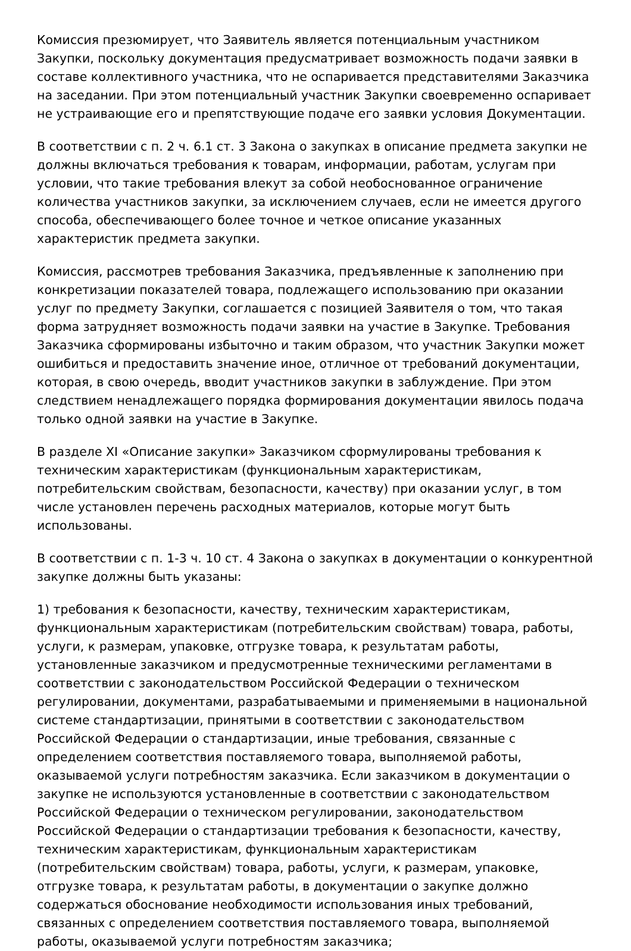Комиссия презюмирует, что Заявитель является потенциальным участником Закупки, поскольку документация предусматривает возможность подачи заявки в составе коллективного участника, что не оспаривается представителями Заказчика на заседании. При этом потенциальный участник Закупки своевременно оспаривает не устраивающие его и препятствующие подаче его заявки условия Документации.
В соответствии с п. 2 ч. 6.1 ст. 3 Закона о закупках в описание предмета закупки не должны включаться требования к товарам, информации, работам, услугам при условии, что такие требования влекут за собой необоснованное ограничение количества участников закупки, за исключением случаев, если не имеется другого способа, обеспечивающего более точное и четкое описание указанных характеристик предмета закупки.
Комиссия, рассмотрев требования Заказчика, предъявленные к заполнению при конкретизации показателей товара, подлежащего использованию при оказании услуг по предмету Закупки, соглашается с позицией Заявителя о том, что такая форма затрудняет возможность подачи заявки на участие в Закупке. Требования Заказчика сформированы избыточно и таким образом, что участник Закупки может ошибиться и предоставить значение иное, отличное от требований документации, которая, в свою очередь, вводит участников закупки в заблуждение. При этом следствием ненадлежащего порядка формирования документации явилось подача только одной заявки на участие в Закупке.
В разделе XI «Описание закупки» Заказчиком сформулированы требования к техническим характеристикам (функциональным характеристикам, потребительским свойствам, безопасности, качеству) при оказании услуг, в том числе установлен перечень расходных материалов, которые могут быть использованы.
В соответствии с п. 1-3 ч. 10 ст. 4 Закона о закупках в документации о конкурентной закупке должны быть указаны:
1) требования к безопасности, качеству, техническим характеристикам, функциональным характеристикам (потребительским свойствам) товара, работы, услуги, к размерам, упаковке, отгрузке товара, к результатам работы, установленные заказчиком и предусмотренные техническими регламентами в соответствии с законодательством Российской Федерации о техническом регулировании, документами, разрабатываемыми и применяемыми в национальной системе стандартизации, принятыми в соответствии с законодательством Российской Федерации о стандартизации, иные требования, связанные с определением соответствия поставляемого товара, выполняемой работы, оказываемой услуги потребностям заказчика. Если заказчиком в документации о закупке не используются установленные в соответствии с законодательством Российской Федерации о техническом регулировании, законодательством Российской Федерации о стандартизации требования к безопасности, качеству, техническим характеристикам, функциональным характеристикам (потребительским свойствам) товара, работы, услуги, к размерам, упаковке, отгрузке товара, к результатам работы, в документации о закупке должно содержаться обоснование необходимости использования иных требований, связанных с определением соответствия поставляемого товара, выполняемой работы, оказываемой услуги потребностям заказчика;